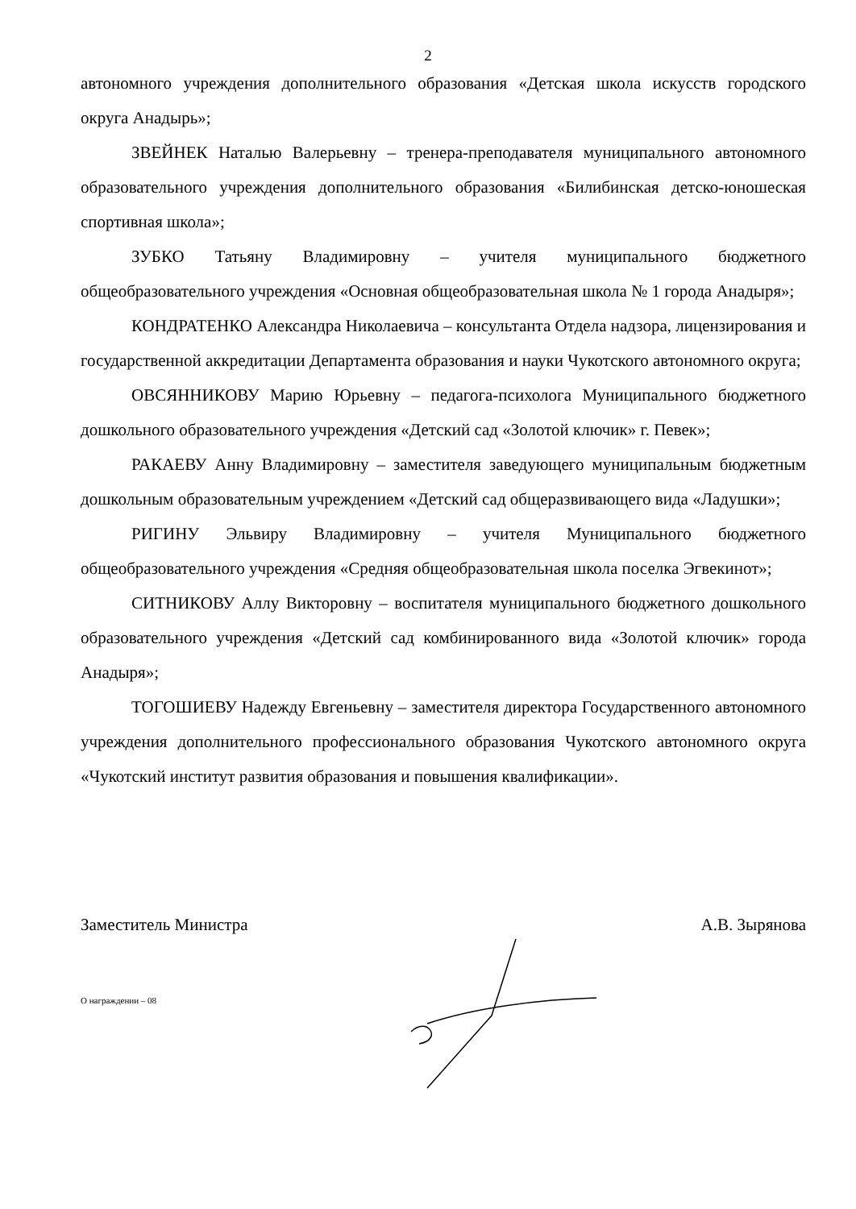2
автономного учреждения дополнительного образования «Детская школа искусств городского округа Анадырь»;
ЗВЕЙНЕК Наталью Валерьевну – тренера-преподавателя муниципального автономного образовательного учреждения дополнительного образования «Билибинская детско-юношеская спортивная школа»;
ЗУБКО Татьяну Владимировну – учителя муниципального бюджетного общеобразовательного учреждения «Основная общеобразовательная школа № 1 города Анадыря»;
КОНДРАТЕНКО Александра Николаевича – консультанта Отдела надзора, лицензирования и государственной аккредитации Департамента образования и науки Чукотского автономного округа;
ОВСЯННИКОВУ Марию Юрьевну – педагога-психолога Муниципального бюджетного дошкольного образовательного учреждения «Детский сад «Золотой ключик» г. Певек»;
РАКАЕВУ Анну Владимировну – заместителя заведующего муниципальным бюджетным дошкольным образовательным учреждением «Детский сад общеразвивающего вида «Ладушки»;
РИГИНУ Эльвиру Владимировну – учителя Муниципального бюджетного общеобразовательного учреждения «Средняя общеобразовательная школа поселка Эгвекинот»;
СИТНИКОВУ Аллу Викторовну – воспитателя муниципального бюджетного дошкольного образовательного учреждения «Детский сад комбинированного вида «Золотой ключик» города Анадыря»;
ТОГОШИЕВУ Надежду Евгеньевну – заместителя директора Государственного автономного учреждения дополнительного профессионального образования Чукотского автономного округа «Чукотский институт развития образования и повышения квалификации».
Заместитель Министра А.В. Зырянова
О награждении – 08